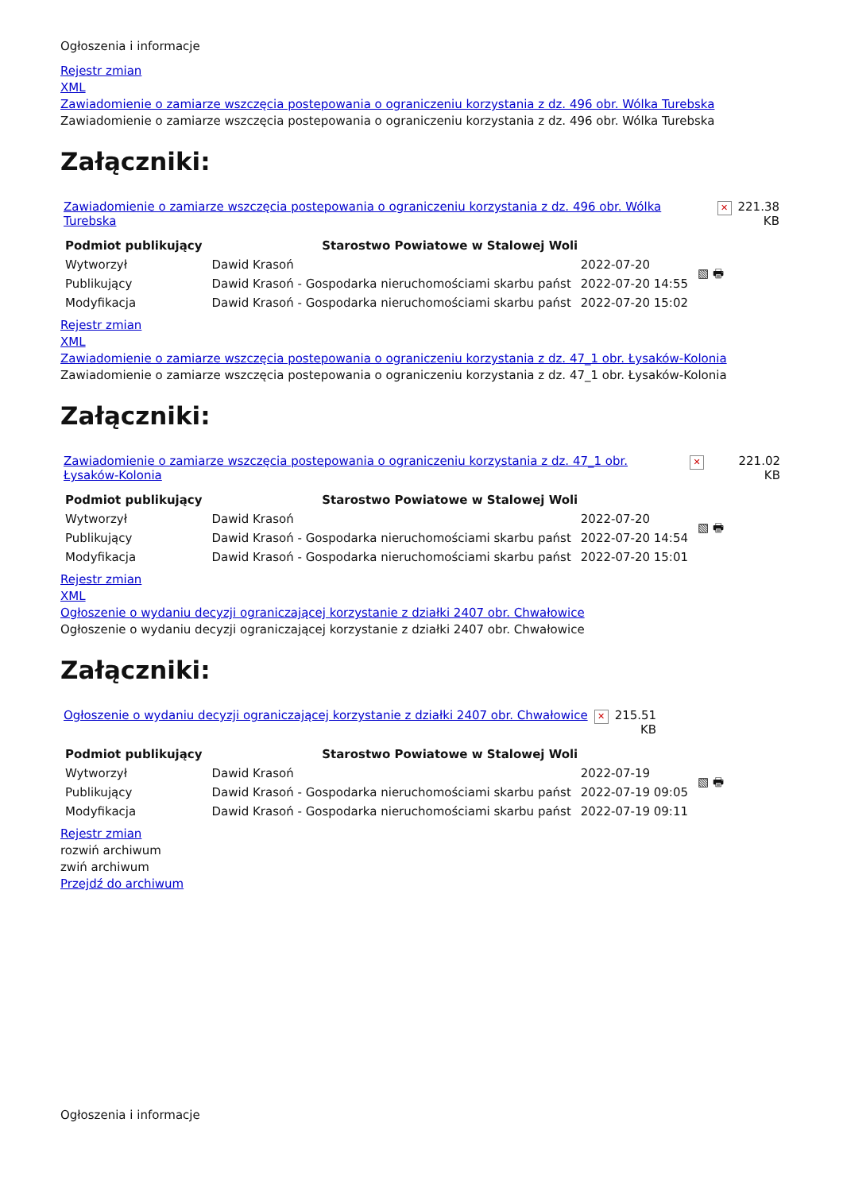Ogłoszenia i informacje
Rejestr zmian
XML
Zawiadomienie o zamiarze wszczęcia postepowania o ograniczeniu korzystania z dz. 496 obr. Wólka Turebska
Zawiadomienie o zamiarze wszczęcia postepowania o ograniczeniu korzystania z dz. 496 obr. Wólka Turebska
Załączniki:
| Zawiadomienie o zamiarze wszczęcia postepowania o ograniczeniu korzystania z dz. 496 obr. Wólka Turebska | ✕ | 221.38 KB |
| Podmiot publikujący | Starostwo Powiatowe w Stalowej Woli | | ▧ 🖶 |
| Wytworzył | Dawid Krasoń | 2022-07-20 | |
| Publikujący | Dawid Krasoń - Gospodarka nieruchomościami skarbu państ | 2022-07-20 14:55 | |
| Modyfikacja | Dawid Krasoń - Gospodarka nieruchomościami skarbu państ | 2022-07-20 15:02 | |
Rejestr zmian
XML
Zawiadomienie o zamiarze wszczęcia postepowania o ograniczeniu korzystania z dz. 47_1 obr. Łysaków-Kolonia
Zawiadomienie o zamiarze wszczęcia postepowania o ograniczeniu korzystania z dz. 47_1 obr. Łysaków-Kolonia
Załączniki:
| Zawiadomienie o zamiarze wszczęcia postepowania o ograniczeniu korzystania z dz. 47_1 obr. Łysaków-Kolonia | ✕ | 221.02 KB |
| Podmiot publikujący | Starostwo Powiatowe w Stalowej Woli | | ▧ 🖶 |
| Wytworzył | Dawid Krasoń | 2022-07-20 | |
| Publikujący | Dawid Krasoń - Gospodarka nieruchomościami skarbu państ | 2022-07-20 14:54 | |
| Modyfikacja | Dawid Krasoń - Gospodarka nieruchomościami skarbu państ | 2022-07-20 15:01 | |
Rejestr zmian
XML
Ogłoszenie o wydaniu decyzji ograniczającej korzystanie z działki 2407 obr. Chwałowice
Ogłoszenie o wydaniu decyzji ograniczającej korzystanie z działki 2407 obr. Chwałowice
Załączniki:
| Ogłoszenie o wydaniu decyzji ograniczającej korzystanie z działki 2407 obr. Chwałowice | ✕ | 215.51 KB |
| Podmiot publikujący | Starostwo Powiatowe w Stalowej Woli | | ▧ 🖶 |
| Wytworzył | Dawid Krasoń | 2022-07-19 | |
| Publikujący | Dawid Krasoń - Gospodarka nieruchomościami skarbu państ | 2022-07-19 09:05 | |
| Modyfikacja | Dawid Krasoń - Gospodarka nieruchomościami skarbu państ | 2022-07-19 09:11 | |
Rejestr zmian
rozwiń archiwum
zwiń archiwum
Przejdź do archiwum
Ogłoszenia i informacje